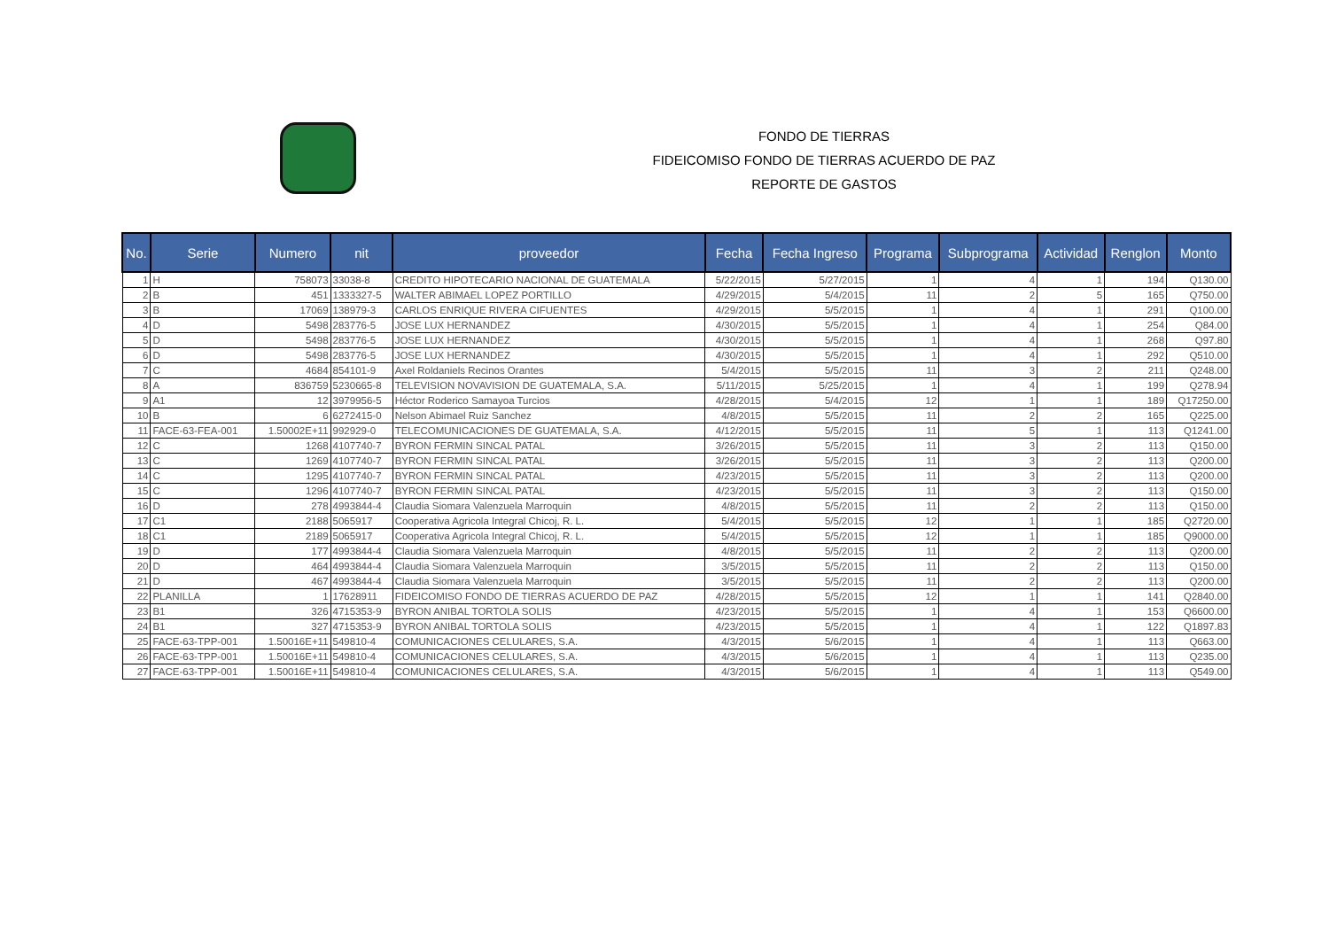FONDO DE TIERRAS
FIDEICOMISO FONDO DE TIERRAS ACUERDO DE PAZ
REPORTE DE GASTOS
| No. | Serie | Numero | nit | proveedor | Fecha | Fecha Ingreso | Programa | Subprograma | Actividad | Renglon | Monto |
| --- | --- | --- | --- | --- | --- | --- | --- | --- | --- | --- | --- |
| 1 | H | 758073 | 33038-8 | CREDITO HIPOTECARIO NACIONAL DE GUATEMALA | 5/22/2015 | 5/27/2015 | 1 | 4 | 1 | 194 | Q130.00 |
| 2 | B | 451 | 1333327-5 | WALTER ABIMAEL LOPEZ PORTILLO | 4/29/2015 | 5/4/2015 | 11 | 2 | 5 | 165 | Q750.00 |
| 3 | B | 17069 | 138979-3 | CARLOS ENRIQUE RIVERA CIFUENTES | 4/29/2015 | 5/5/2015 | 1 | 4 | 1 | 291 | Q100.00 |
| 4 | D | 5498 | 283776-5 | JOSE LUX HERNANDEZ | 4/30/2015 | 5/5/2015 | 1 | 4 | 1 | 254 | Q84.00 |
| 5 | D | 5498 | 283776-5 | JOSE LUX HERNANDEZ | 4/30/2015 | 5/5/2015 | 1 | 4 | 1 | 268 | Q97.80 |
| 6 | D | 5498 | 283776-5 | JOSE LUX HERNANDEZ | 4/30/2015 | 5/5/2015 | 1 | 4 | 1 | 292 | Q510.00 |
| 7 | C | 4684 | 854101-9 | Axel Roldaniels Recinos Orantes | 5/4/2015 | 5/5/2015 | 11 | 3 | 2 | 211 | Q248.00 |
| 8 | A | 836759 | 5230665-8 | TELEVISION NOVAVISION DE GUATEMALA, S.A. | 5/11/2015 | 5/25/2015 | 1 | 4 | 1 | 199 | Q278.94 |
| 9 | A1 | 12 | 3979956-5 | Héctor Roderico Samayoa Turcios | 4/28/2015 | 5/4/2015 | 12 | 1 | 1 | 189 | Q17250.00 |
| 10 | B | 6 | 6272415-0 | Nelson Abimael Ruiz Sanchez | 4/8/2015 | 5/5/2015 | 11 | 2 | 2 | 165 | Q225.00 |
| 11 | FACE-63-FEA-001 | 1.50002E+11 | 992929-0 | TELECOMUNICACIONES DE GUATEMALA, S.A. | 4/12/2015 | 5/5/2015 | 11 | 5 | 1 | 113 | Q1241.00 |
| 12 | C | 1268 | 4107740-7 | BYRON FERMIN SINCAL PATAL | 3/26/2015 | 5/5/2015 | 11 | 3 | 2 | 113 | Q150.00 |
| 13 | C | 1269 | 4107740-7 | BYRON FERMIN SINCAL PATAL | 3/26/2015 | 5/5/2015 | 11 | 3 | 2 | 113 | Q200.00 |
| 14 | C | 1295 | 4107740-7 | BYRON FERMIN SINCAL PATAL | 4/23/2015 | 5/5/2015 | 11 | 3 | 2 | 113 | Q200.00 |
| 15 | C | 1296 | 4107740-7 | BYRON FERMIN SINCAL PATAL | 4/23/2015 | 5/5/2015 | 11 | 3 | 2 | 113 | Q150.00 |
| 16 | D | 278 | 4993844-4 | Claudia Siomara Valenzuela Marroquin | 4/8/2015 | 5/5/2015 | 11 | 2 | 2 | 113 | Q150.00 |
| 17 | C1 | 2188 | 5065917 | Cooperativa Agricola Integral Chicoj, R. L. | 5/4/2015 | 5/5/2015 | 12 | 1 | 1 | 185 | Q2720.00 |
| 18 | C1 | 2189 | 5065917 | Cooperativa Agricola Integral Chicoj, R. L. | 5/4/2015 | 5/5/2015 | 12 | 1 | 1 | 185 | Q9000.00 |
| 19 | D | 177 | 4993844-4 | Claudia Siomara Valenzuela Marroquin | 4/8/2015 | 5/5/2015 | 11 | 2 | 2 | 113 | Q200.00 |
| 20 | D | 464 | 4993844-4 | Claudia Siomara Valenzuela Marroquin | 3/5/2015 | 5/5/2015 | 11 | 2 | 2 | 113 | Q150.00 |
| 21 | D | 467 | 4993844-4 | Claudia Siomara Valenzuela Marroquin | 3/5/2015 | 5/5/2015 | 11 | 2 | 2 | 113 | Q200.00 |
| 22 | PLANILLA | 1 | 17628911 | FIDEICOMISO FONDO DE TIERRAS ACUERDO DE PAZ | 4/28/2015 | 5/5/2015 | 12 | 1 | 1 | 141 | Q2840.00 |
| 23 | B1 | 326 | 4715353-9 | BYRON ANIBAL TORTOLA SOLIS | 4/23/2015 | 5/5/2015 | 1 | 4 | 1 | 153 | Q6600.00 |
| 24 | B1 | 327 | 4715353-9 | BYRON ANIBAL TORTOLA SOLIS | 4/23/2015 | 5/5/2015 | 1 | 4 | 1 | 122 | Q1897.83 |
| 25 | FACE-63-TPP-001 | 1.50016E+11 | 549810-4 | COMUNICACIONES CELULARES, S.A. | 4/3/2015 | 5/6/2015 | 1 | 4 | 1 | 113 | Q663.00 |
| 26 | FACE-63-TPP-001 | 1.50016E+11 | 549810-4 | COMUNICACIONES CELULARES, S.A. | 4/3/2015 | 5/6/2015 | 1 | 4 | 1 | 113 | Q235.00 |
| 27 | FACE-63-TPP-001 | 1.50016E+11 | 549810-4 | COMUNICACIONES CELULARES, S.A. | 4/3/2015 | 5/6/2015 | 1 | 4 | 1 | 113 | Q549.00 |